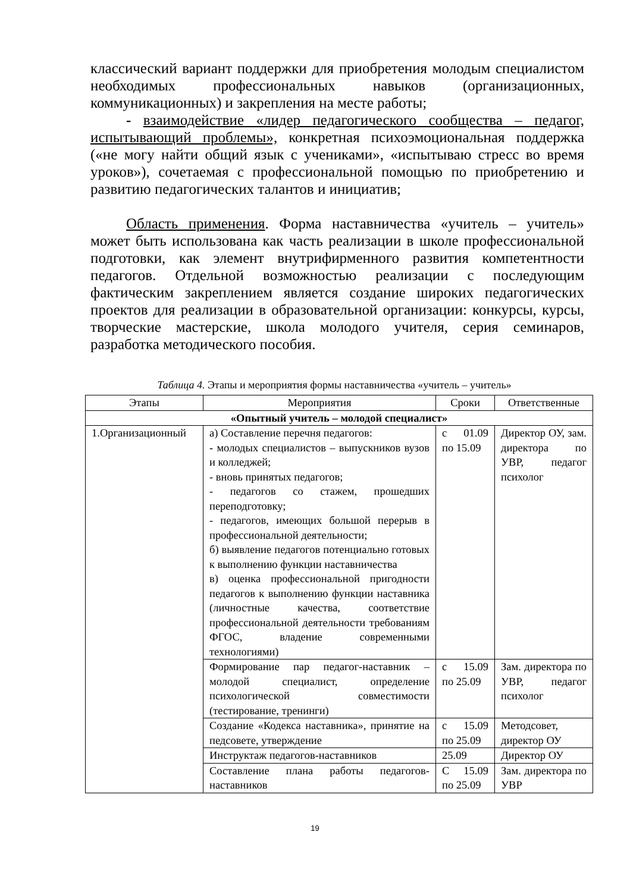классический вариант поддержки для приобретения молодым специалистом необходимых профессиональных навыков (организационных, коммуникационных) и закрепления на месте работы;
- взаимодействие «лидер педагогического сообщества – педагог, испытывающий проблемы», конкретная психоэмоциональная поддержка («не могу найти общий язык с учениками», «испытываю стресс во время уроков»), сочетаемая с профессиональной помощью по приобретению и развитию педагогических талантов и инициатив;
Область применения. Форма наставничества «учитель – учитель» может быть использована как часть реализации в школе профессиональной подготовки, как элемент внутрифирменного развития компетентности педагогов. Отдельной возможностью реализации с последующим фактическим закреплением является создание широких педагогических проектов для реализации в образовательной организации: конкурсы, курсы, творческие мастерские, школа молодого учителя, серия семинаров, разработка методического пособия.
Таблица 4. Этапы и мероприятия формы наставничества «учитель – учитель»
| Этапы | Мероприятия | Сроки | Ответственные |
| --- | --- | --- | --- |
| «Опытный учитель – молодой специалист» | | | |
| 1.Организационный | а) Составление перечня педагогов: - молодых специалистов – выпускников вузов и колледжей; - вновь принятых педагогов; - педагогов со стажем, прошедших переподготовку; - педагогов, имеющих большой перерыв в профессиональной деятельности; б) выявление педагогов потенциально готовых к выполнению функции наставничества в) оценка профессиональной пригодности педагогов к выполнению функции наставника (личностные качества, соответствие профессиональной деятельности требованиям ФГОС, владение современными технологиями) | с 01.09 по 15.09 | Директор ОУ, зам. директора по УВР, педагог психолог |
| | Формирование пар педагог-наставник – молодой специалист, определение психологической совместимости (тестирование, тренинги) | с 15.09 по 25.09 | Зам. директора по УВР, педагог психолог |
| | Создание «Кодекса наставника», принятие на педсовете, утверждение | с 15.09 по 25.09 | Методсовет, директор ОУ |
| | Инструктаж педагогов-наставников | 25.09 | Директор ОУ |
| | Составление плана работы педагогов-наставников | С 15.09 по 25.09 | Зам. директора по УВР |
19